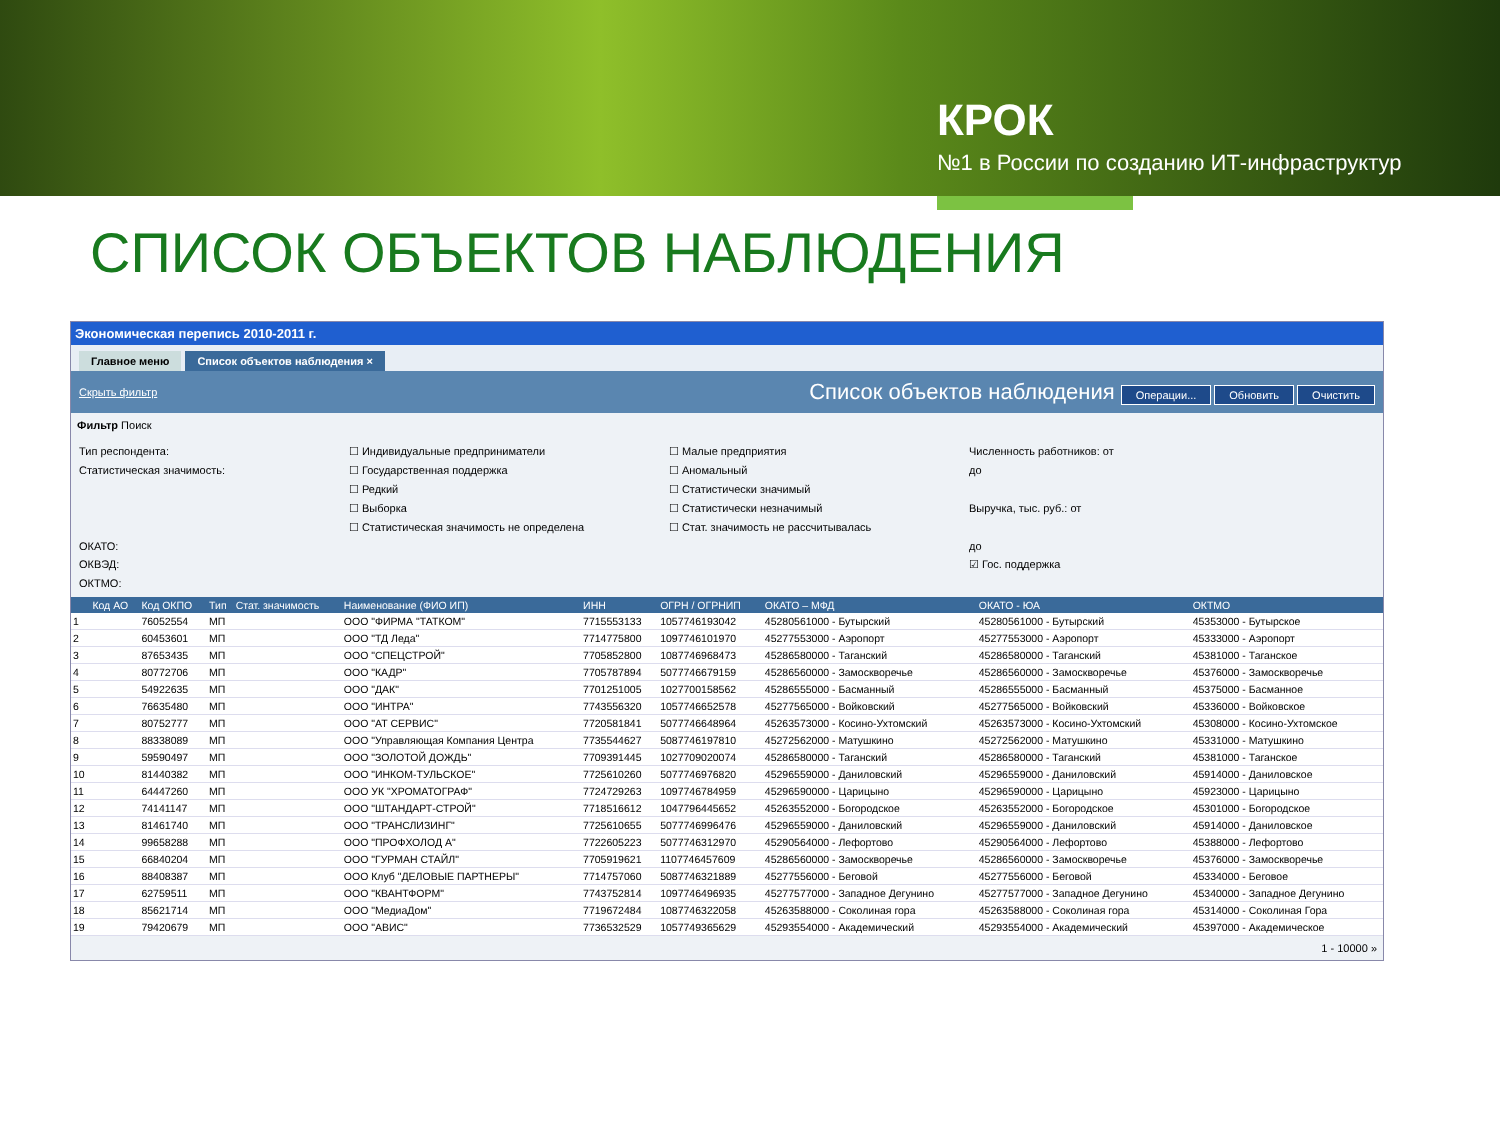КРОК
№1 в России по созданию ИТ-инфраструктур
СПИСОК ОБЪЕКТОВ НАБЛЮДЕНИЯ
Экономическая перепись 2010-2011 г.
Главное меню Список объектов наблюдения ×
Скрыть фильтр
Список объектов наблюдения Операции... Обновить Очистить
Фильтр Поиск
Тип респондента:
☐ Индивидуальные предприниматели
☐ Малые предприятия
Численность работников: от
Статистическая значимость:
☐ Государственная поддержка
☐ Аномальный
до
☐ Редкий
☐ Статистически значимый
☐ Выборка
☐ Статистически незначимый
Выручка, тыс. руб.: от
☐ Статистическая значимость не определена
☐ Стат. значимость не рассчитывалась
ОКАТО:
до
ОКВЭД:
☑ Гос. поддержка
ОКТМО:
| | Код АО | Код ОКПО | Тип | Стат. значимость | Наименование (ФИО ИП) | ИНН | ОГРН / ОГРНИП | ОКАТО – МФД | ОКАТО - ЮА | ОКТМО |
| --- | --- | --- | --- | --- | --- | --- | --- | --- | --- | --- |
| 1 | | 76052554 | МП | | ООО "ФИРМА "ТАТКОМ" | 7715553133 | 1057746193042 | 45280561000 - Бутырский | 45280561000 - Бутырский | 45353000 - Бутырское |
| 2 | | 60453601 | МП | | ООО "ТД Леда" | 7714775800 | 1097746101970 | 45277553000 - Аэропорт | 45277553000 - Аэропорт | 45333000 - Аэропорт |
| 3 | | 87653435 | МП | | ООО "СПЕЦСТРОЙ" | 7705852800 | 1087746968473 | 45286580000 - Таганский | 45286580000 - Таганский | 45381000 - Таганское |
| 4 | | 80772706 | МП | | ООО "КАДР" | 7705787894 | 5077746679159 | 45286560000 - Замоскворечье | 45286560000 - Замоскворечье | 45376000 - Замоскворечье |
| 5 | | 54922635 | МП | | ООО "ДАК" | 7701251005 | 1027700158562 | 45286555000 - Басманный | 45286555000 - Басманный | 45375000 - Басманное |
| 6 | | 76635480 | МП | | ООО "ИНТРА" | 7743556320 | 1057746652578 | 45277565000 - Войковский | 45277565000 - Войковский | 45336000 - Войковское |
| 7 | | 80752777 | МП | | ООО "АТ СЕРВИС" | 7720581841 | 5077746648964 | 45263573000 - Косино-Ухтомский | 45263573000 - Косино-Ухтомский | 45308000 - Косино-Ухтомское |
| 8 | | 88338089 | МП | | ООО "Управляющая Компания Центра | 7735544627 | 5087746197810 | 45272562000 - Матушкино | 45272562000 - Матушкино | 45331000 - Матушкино |
| 9 | | 59590497 | МП | | ООО "ЗОЛОТОЙ ДОЖДЬ" | 7709391445 | 1027709020074 | 45286580000 - Таганский | 45286580000 - Таганский | 45381000 - Таганское |
| 10 | | 81440382 | МП | | ООО "ИНКОМ-ТУЛЬСКОЕ" | 7725610260 | 5077746976820 | 45296559000 - Даниловский | 45296559000 - Даниловский | 45914000 - Даниловское |
| 11 | | 64447260 | МП | | ООО УК "ХРОМАТОГРАФ" | 7724729263 | 1097746784959 | 45296590000 - Царицыно | 45296590000 - Царицыно | 45923000 - Царицыно |
| 12 | | 74141147 | МП | | ООО "ШТАНДАРТ-СТРОЙ" | 7718516612 | 1047796445652 | 45263552000 - Богородское | 45263552000 - Богородское | 45301000 - Богородское |
| 13 | | 81461740 | МП | | ООО "ТРАНСЛИЗИНГ" | 7725610655 | 5077746996476 | 45296559000 - Даниловский | 45296559000 - Даниловский | 45914000 - Даниловское |
| 14 | | 99658288 | МП | | ООО "ПРОФХОЛОД А" | 7722605223 | 5077746312970 | 45290564000 - Лефортово | 45290564000 - Лефортово | 45388000 - Лефортово |
| 15 | | 66840204 | МП | | ООО "ГУРМАН СТАЙЛ" | 7705919621 | 1107746457609 | 45286560000 - Замоскворечье | 45286560000 - Замоскворечье | 45376000 - Замоскворечье |
| 16 | | 88408387 | МП | | ООО Клуб "ДЕЛОВЫЕ ПАРТНЕРЫ" | 7714757060 | 5087746321889 | 45277556000 - Беговой | 45277556000 - Беговой | 45334000 - Беговое |
| 17 | | 62759511 | МП | | ООО "КВАНТФОРМ" | 7743752814 | 1097746496935 | 45277577000 - Западное Дегунино | 45277577000 - Западное Дегунино | 45340000 - Западное Дегунино |
| 18 | | 85621714 | МП | | ООО "МедиаДом" | 7719672484 | 1087746322058 | 45263588000 - Соколиная гора | 45263588000 - Соколиная гора | 45314000 - Соколиная Гора |
| 19 | | 79420679 | МП | | ООО "АВИС" | 7736532529 | 1057749365629 | 45293554000 - Академический | 45293554000 - Академический | 45397000 - Академическое |
1 - 10000 »